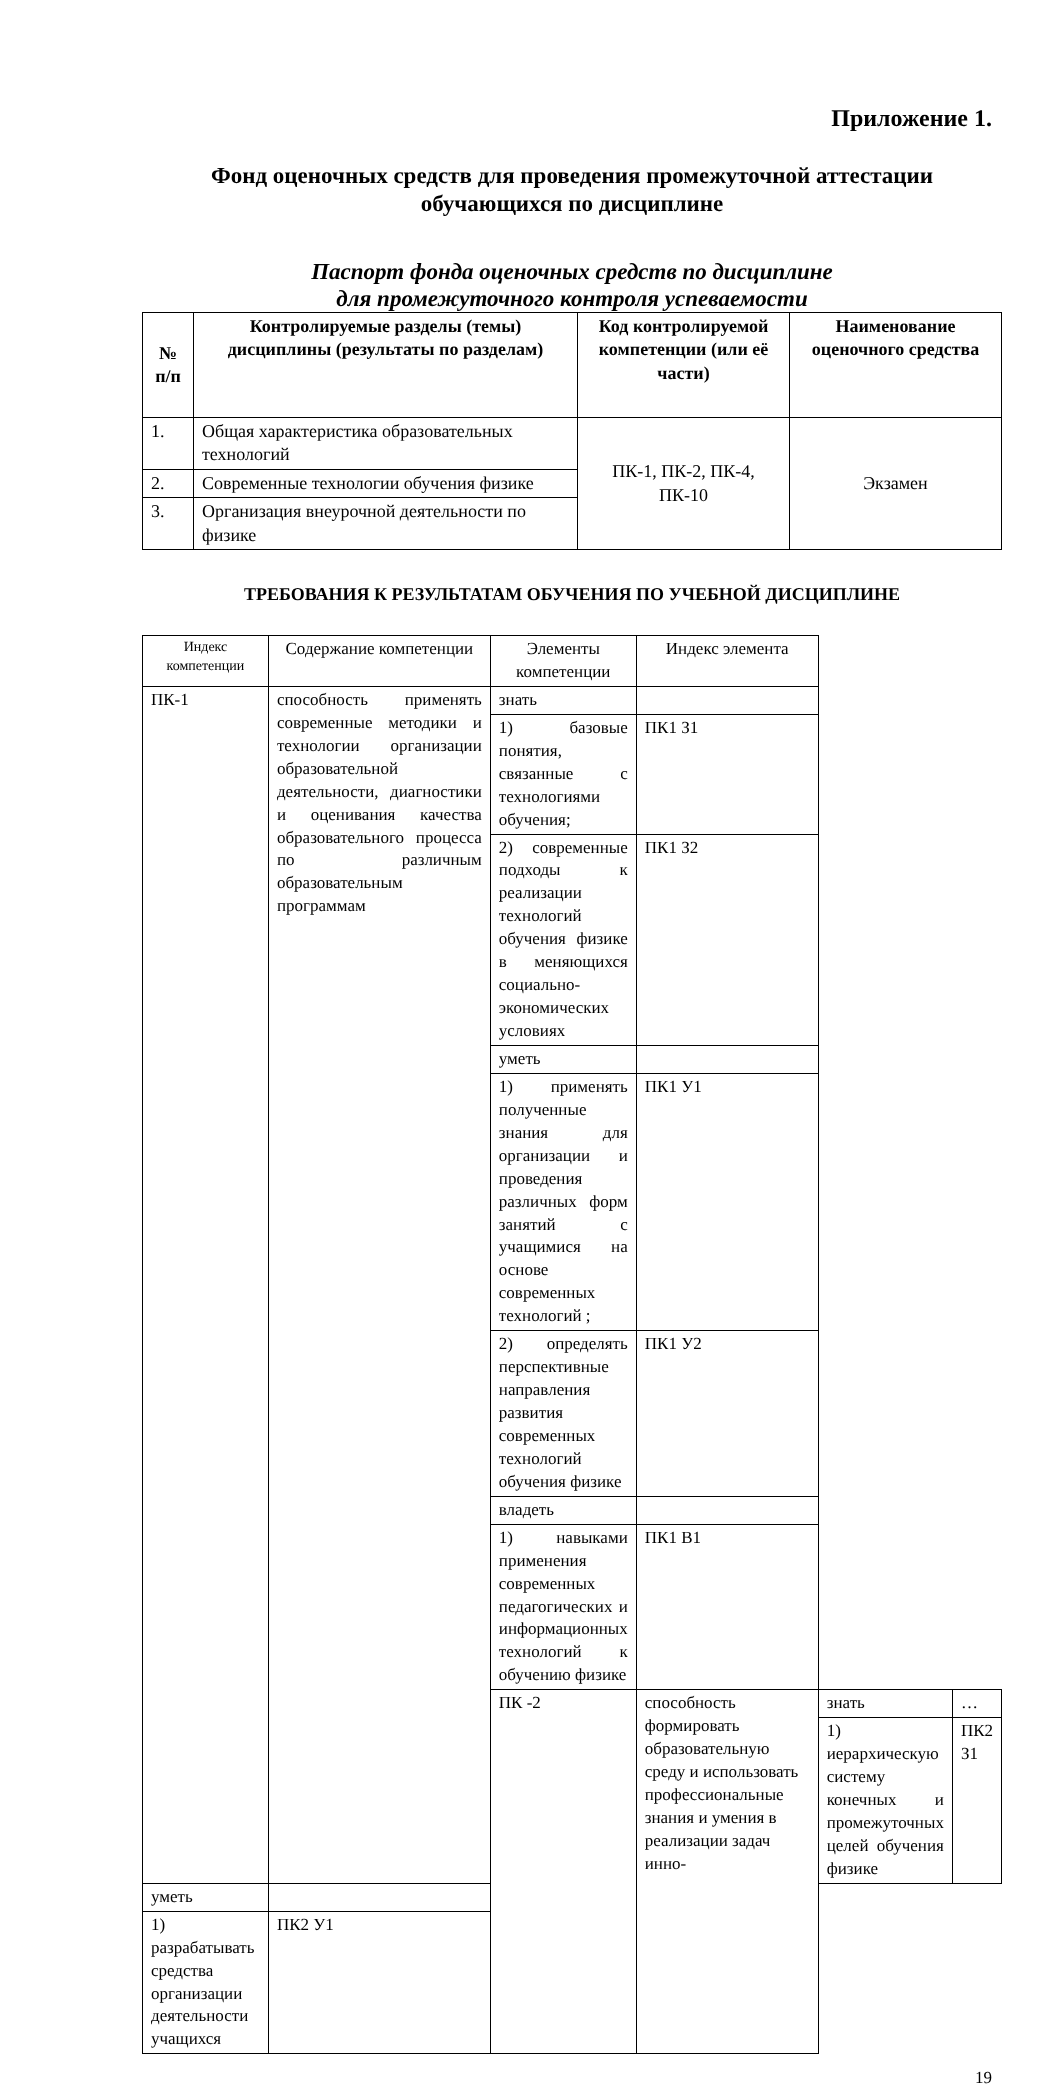Приложение 1.
Фонд оценочных средств для проведения промежуточной аттестации
обучающихся по дисциплине
Паспорт фонда оценочных средств по дисциплине
для промежуточного контроля успеваемости
| № п/п | Контролируемые разделы (темы) дисциплины (результаты по разделам) | Код контролируемой компетенции (или её части) | Наименование оценочного средства |
| --- | --- | --- | --- |
| 1. | Общая характеристика образовательных технологий | ПК-1, ПК-2, ПК-4, ПК-10 | Экзамен |
| 2. | Современные технологии обучения физике | | |
| 3. | Организация внеурочной деятельности по физике | | |
ТРЕБОВАНИЯ К РЕЗУЛЬТАТАМ ОБУЧЕНИЯ ПО УЧЕБНОЙ ДИСЦИПЛИНЕ
| Индекс компетенции | Содержание компетенции | Элементы компетенции | Индекс элемента | | |
| ПК-1 | способность применять современные методики и технологии организации образовательной деятельности, диагностики и оценивания качества образовательного процесса по различным образовательным программам | знать | | | |
| | | 1) базовые понятия, связанные с технологиями обучения; | ПК1 З1 | | |
| | | 2) современные подходы к реализации технологий обучения физике в меняющихся социально-экономических условиях | ПК1 З2 | | |
| | | уметь | | | |
| | | 1) применять полученные знания для организации и проведения различных форм занятий с учащимися на основе современных технологий ; | ПК1 У1 | | |
| | | 2) определять перспективные направления развития современных технологий обучения физике | ПК1 У2 | | |
| | | владеть | | | |
| | | 1) навыками применения современных педагогических и информационных технологий к обучению физике | ПК1 В1 | | |
| | | ПК -2 | способность формировать образовательную среду и использовать профессиональные знания и умения в реализации задач инно- | знать | … |
| | | | | 1) иерархическую систему конечных и промежуточных целей обучения физике | ПК2 З1 |
| уметь | | | | | |
| 1) разрабатывать средства организации деятельности учащихся | ПК2 У1 | | | | |
19